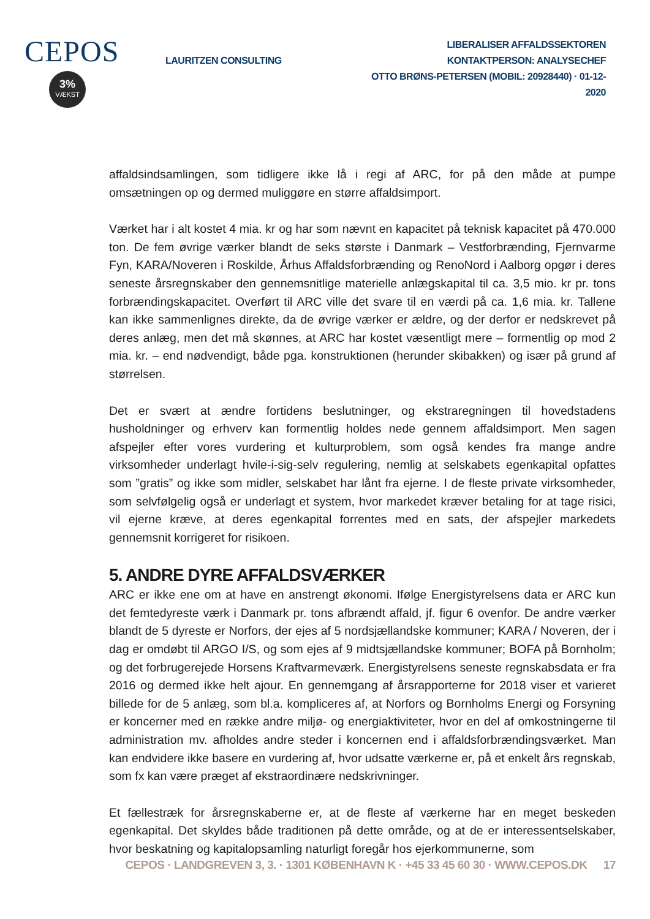CEPOS
3%
VÆKST
LAURITZEN CONSULTING
LIBERALISER AFFALDSSEKTOREN
KONTAKTPERSON: ANALYSECHEF
OTTO BRØNS-PETERSEN (MOBIL: 20928440) · 01-12-2020
affaldsindsamlingen, som tidligere ikke lå i regi af ARC, for på den måde at pumpe omsætningen op og dermed muliggøre en større affaldsimport.
Værket har i alt kostet 4 mia. kr og har som nævnt en kapacitet på teknisk kapacitet på 470.000 ton. De fem øvrige værker blandt de seks største i Danmark – Vestforbrænding, Fjernvarme Fyn, KARA/Noveren i Roskilde, Århus Affaldsforbrænding og RenoNord i Aalborg opgør i deres seneste årsregnskaber den gennemsnitlige materielle anlægskapital til ca. 3,5 mio. kr pr. tons forbrændingskapacitet. Overført til ARC ville det svare til en værdi på ca. 1,6 mia. kr. Tallene kan ikke sammenlignes direkte, da de øvrige værker er ældre, og der derfor er nedskrevet på deres anlæg, men det må skønnes, at ARC har kostet væsentligt mere – formentlig op mod 2 mia. kr. – end nødvendigt, både pga. konstruktionen (herunder skibakken) og især på grund af størrelsen.
Det er svært at ændre fortidens beslutninger, og ekstraregningen til hovedstadens husholdninger og erhverv kan formentlig holdes nede gennem affaldsimport. Men sagen afspejler efter vores vurdering et kulturproblem, som også kendes fra mange andre virksomheder underlagt hvile-i-sig-selv regulering, nemlig at selskabets egenkapital opfattes som ”gratis” og ikke som midler, selskabet har lånt fra ejerne. I de fleste private virksomheder, som selvfølgelig også er underlagt et system, hvor markedet kræver betaling for at tage risici, vil ejerne kræve, at deres egenkapital forrentes med en sats, der afspejler markedets gennemsnit korrigeret for risikoen.
5. ANDRE DYRE AFFALDSVÆRKER
ARC er ikke ene om at have en anstrengt økonomi. Ifølge Energistyrelsens data er ARC kun det femtedyreste værk i Danmark pr. tons afbrændt affald, jf. figur 6 ovenfor. De andre værker blandt de 5 dyreste er Norfors, der ejes af 5 nordsjællandske kommuner; KARA / Noveren, der i dag er omdøbt til ARGO I/S, og som ejes af 9 midtsjællandske kommuner; BOFA på Bornholm; og det forbrugerejede Horsens Kraftvarmeværk. Energistyrelsens seneste regnskabsdata er fra 2016 og dermed ikke helt ajour. En gennemgang af årsrapporterne for 2018 viser et varieret billede for de 5 anlæg, som bl.a. kompliceres af, at Norfors og Bornholms Energi og Forsyning er koncerner med en række andre miljø- og energiaktiviteter, hvor en del af omkostningerne til administration mv. afholdes andre steder i koncernen end i affaldsforbrændingsværket. Man kan endvidere ikke basere en vurdering af, hvor udsatte værkerne er, på et enkelt års regnskab, som fx kan være præget af ekstraordinære nedskrivninger.
Et fællestræk for årsregnskaberne er, at de fleste af værkerne har en meget beskeden egenkapital. Det skyldes både traditionen på dette område, og at de er interessentselskaber, hvor beskatning og kapitalopsamling naturligt foregår hos ejerkommunerne, som
CEPOS · LANDGREVEN 3, 3. · 1301 KØBENHAVN K · +45 33 45 60 30 · WWW.CEPOS.DK 17